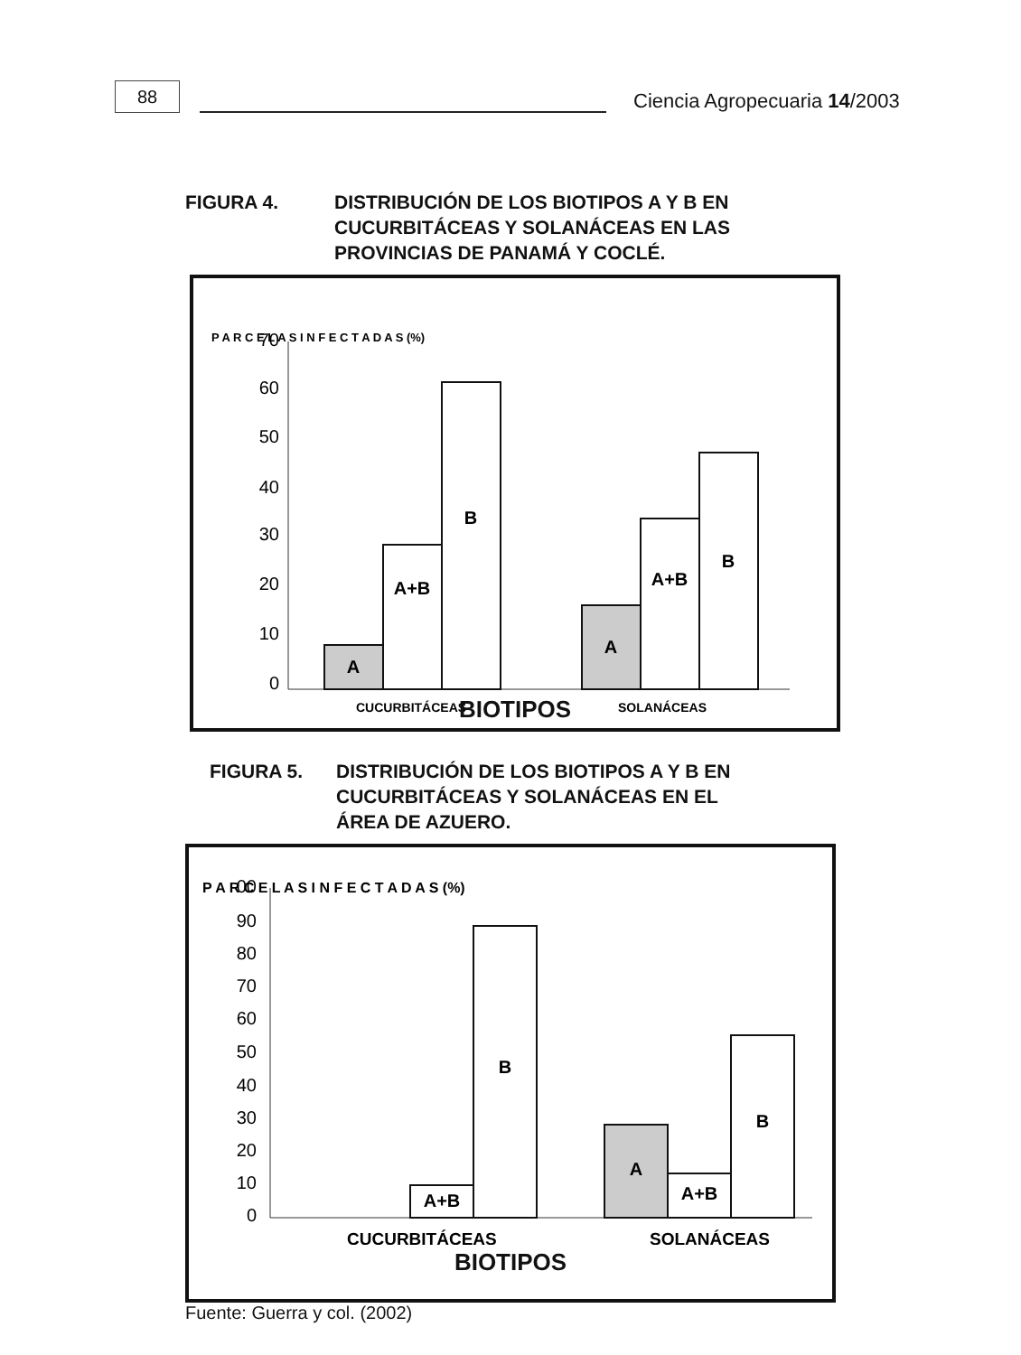88
Ciencia Agropecuaria 14/2003
FIGURA 4. DISTRIBUCIÓN DE LOS BIOTIPOS A Y B EN
CUCURBITÁCEAS Y SOLANÁCEAS EN LAS
PROVINCIAS DE PANAMÁ Y COCLÉ.
P A R C E L A S I N F E C T A D A S (%)
70
60
50
40
30
20
10
0
A
A+B
B
A
A+B
B
CUCURBITÁCEAS
SOLANÁCEAS
BIOTIPOS
FIGURA 5. DISTRIBUCIÓN DE LOS BIOTIPOS A Y B EN
CUCURBITÁCEAS Y SOLANÁCEAS EN EL
ÁREA DE AZUERO.
P A R C E L A S I N F E C T A D A S (%)
00
90
80
70
60
50
40
30
20
10
0
A+B
B
A
A+B
B
CUCURBITÁCEAS
SOLANÁCEAS
BIOTIPOS
Fuente: Guerra y col. (2002)